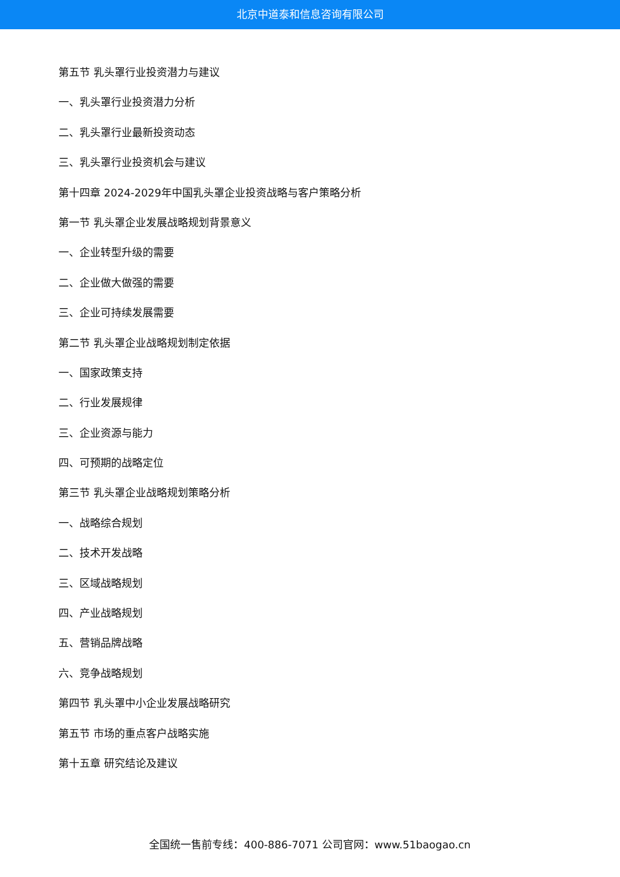北京中道泰和信息咨询有限公司
第五节 乳头罩行业投资潜力与建议
一、乳头罩行业投资潜力分析
二、乳头罩行业最新投资动态
三、乳头罩行业投资机会与建议
第十四章 2024-2029年中国乳头罩企业投资战略与客户策略分析
第一节 乳头罩企业发展战略规划背景意义
一、企业转型升级的需要
二、企业做大做强的需要
三、企业可持续发展需要
第二节 乳头罩企业战略规划制定依据
一、国家政策支持
二、行业发展规律
三、企业资源与能力
四、可预期的战略定位
第三节 乳头罩企业战略规划策略分析
一、战略综合规划
二、技术开发战略
三、区域战略规划
四、产业战略规划
五、营销品牌战略
六、竞争战略规划
第四节 乳头罩中小企业发展战略研究
第五节 市场的重点客户战略实施
第十五章 研究结论及建议
全国统一售前专线：400-886-7071 公司官网：www.51baogao.cn